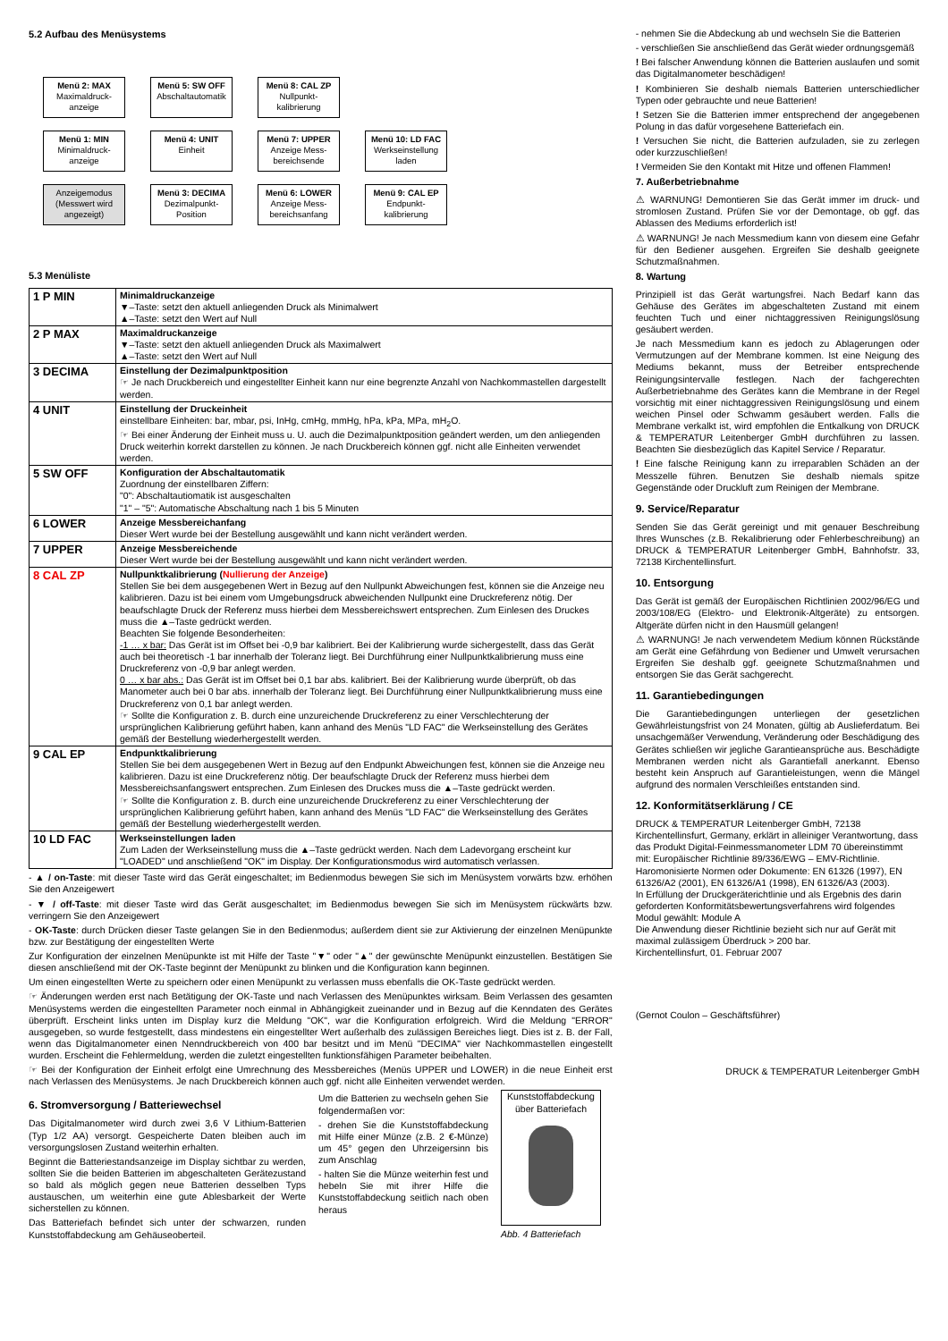5.2 Aufbau des Menüsystems
Menü 2: MAX
Maximaldruck-anzeige
Menü 5: SW OFF
Abschaltautomatik
Menü 8: CAL ZP
Nullpunkt-kalibrierung
Menü 1: MIN
Minimaldruck-anzeige
Menü 4: UNIT
Einheit
Menü 7: UPPER
Anzeige Mess-bereichsende
Menü 10: LD FAC
Werkseinstellung laden
Anzeigemodus (Messwert wird angezeigt)
Menü 3: DECIMA
Dezimalpunkt-Position
Menü 6: LOWER
Anzeige Mess-bereichsanfang
Menü 9: CAL EP
Endpunkt-kalibrierung
5.3 Menüliste
| 1 P MIN | Minimaldruckanzeige ▼–Taste: setzt den aktuell anliegenden Druck als Minimalwert ▲–Taste: setzt den Wert auf Null |
| 2 P MAX | Maximaldruckanzeige ▼–Taste: setzt den aktuell anliegenden Druck als Maximalwert ▲–Taste: setzt den Wert auf Null |
| 3 DECIMA | Einstellung der Dezimalpunktposition ☞ Je nach Druckbereich und eingestellter Einheit kann nur eine begrenzte Anzahl von Nachkommastellen dargestellt werden. |
| 4 UNIT | Einstellung der Druckeinheit einstellbare Einheiten: bar, mbar, psi, InHg, cmHg, mmHg, hPa, kPa, MPa, mH<sub>2</sub>O. ☞ Bei einer Änderung der Einheit muss u. U. auch die Dezimalpunktposition geändert werden, um den anliegenden Druck weiterhin korrekt darstellen zu können. Je nach Druckbereich können ggf. nicht alle Einheiten verwendet werden. |
| 5 SW OFF | Konfiguration der Abschaltautomatik Zuordnung der einstellbaren Ziffern: "0": Abschaltautiomatik ist ausgeschalten "1" – "5": Automatische Abschaltung nach 1 bis 5 Minuten |
| 6 LOWER | Anzeige Messbereichanfang Dieser Wert wurde bei der Bestellung ausgewählt und kann nicht verändert werden. |
| 7 UPPER | Anzeige Messbereichende Dieser Wert wurde bei der Bestellung ausgewählt und kann nicht verändert werden. |
| 8 CAL ZP | Nullpunktkalibrierung ( Nullierung der Anzeige ) Stellen Sie bei dem ausgegebenen Wert in Bezug auf den Nullpunkt Abweichungen fest, können sie die Anzeige neu kalibrieren. Dazu ist bei einem vom Umgebungsdruck abweichenden Nullpunkt eine Druckreferenz nötig. Der beaufschlagte Druck der Referenz muss hierbei dem Messbereichswert entsprechen. Zum Einlesen des Druckes muss die ▲–Taste gedrückt werden. Beachten Sie folgende Besonderheiten: -1 … x bar: Das Gerät ist im Offset bei -0,9 bar kalibriert. Bei der Kalibrierung wurde sichergestellt, dass das Gerät auch bei theoretisch -1 bar innerhalb der Toleranz liegt. Bei Durchführung einer Nullpunktkalibrierung muss eine Druckreferenz von -0,9 bar anlegt werden. 0 … x bar abs.: Das Gerät ist im Offset bei 0,1 bar abs. kalibriert. Bei der Kalibrierung wurde überprüft, ob das Manometer auch bei 0 bar abs. innerhalb der Toleranz liegt. Bei Durchführung einer Nullpunktkalibrierung muss eine Druckreferenz von 0,1 bar anlegt werden. ☞ Sollte die Konfiguration z. B. durch eine unzureichende Druckreferenz zu einer Verschlechterung der ursprünglichen Kalibrierung geführt haben, kann anhand des Menüs "LD FAC" die Werkseinstellung des Gerätes gemäß der Bestellung wiederhergestellt werden. |
| 9 CAL EP | Endpunktkalibrierung Stellen Sie bei dem ausgegebenen Wert in Bezug auf den Endpunkt Abweichungen fest, können sie die Anzeige neu kalibrieren. Dazu ist eine Druckreferenz nötig. Der beaufschlagte Druck der Referenz muss hierbei dem Messbereichsanfangswert entsprechen. Zum Einlesen des Druckes muss die ▲–Taste gedrückt werden. ☞ Sollte die Konfiguration z. B. durch eine unzureichende Druckreferenz zu einer Verschlechterung der ursprünglichen Kalibrierung geführt haben, kann anhand des Menüs "LD FAC" die Werkseinstellung des Gerätes gemäß der Bestellung wiederhergestellt werden. |
| 10 LD FAC | Werkseinstellungen laden Zum Laden der Werkseinstellung muss die ▲–Taste gedrückt werden. Nach dem Ladevorgang erscheint kur "LOADED" und anschließend "OK" im Display. Der Konfigurationsmodus wird automatisch verlassen. |
- ▲ / on-Taste: mit dieser Taste wird das Gerät eingeschaltet; im Bedienmodus bewegen Sie sich im Menüsystem vorwärts bzw. erhöhen Sie den Anzeigewert
- ▼ / off-Taste: mit dieser Taste wird das Gerät ausgeschaltet; im Bedienmodus bewegen Sie sich im Menüsystem rückwärts bzw. verringern Sie den Anzeigewert
- OK-Taste: durch Drücken dieser Taste gelangen Sie in den Bedienmodus; außerdem dient sie zur Aktivierung der einzelnen Menüpunkte bzw. zur Bestätigung der eingestellten Werte
Zur Konfiguration der einzelnen Menüpunkte ist mit Hilfe der Taste "▼" oder "▲" der gewünschte Menüpunkt einzustellen. Bestätigen Sie diesen anschließend mit der OK-Taste beginnt der Menüpunkt zu blinken und die Konfiguration kann beginnen.
Um einen eingestellten Werte zu speichern oder einen Menüpunkt zu verlassen muss ebenfalls die OK-Taste gedrückt werden.
☞ Änderungen werden erst nach Betätigung der OK-Taste und nach Verlassen des Menüpunktes wirksam. Beim Verlassen des gesamten Menüsystems werden die eingestellten Parameter noch einmal in Abhängigkeit zueinander und in Bezug auf die Kenndaten des Gerätes überprüft. Erscheint links unten im Display kurz die Meldung "OK", war die Konfiguration erfolgreich. Wird die Meldung "ERROR" ausgegeben, so wurde festgestellt, dass mindestens ein eingestellter Wert außerhalb des zulässigen Bereiches liegt. Dies ist z. B. der Fall, wenn das Digitalmanometer einen Nenndruckbereich von 400 bar besitzt und im Menü "DECIMA" vier Nachkommastellen eingestellt wurden. Erscheint die Fehlermeldung, werden die zuletzt eingestellten funktionsfähigen Parameter beibehalten.
☞ Bei der Konfiguration der Einheit erfolgt eine Umrechnung des Messbereiches (Menüs UPPER und LOWER) in die neue Einheit erst nach Verlassen des Menüsystems. Je nach Druckbereich können auch ggf. nicht alle Einheiten verwendet werden.
6. Stromversorgung / Batteriewechsel
Das Digitalmanometer wird durch zwei 3,6 V Lithium-Batterien (Typ 1/2 AA) versorgt. Gespeicherte Daten bleiben auch im versorgungslosen Zustand weiterhin erhalten.
Beginnt die Batteriestandsanzeige im Display sichtbar zu werden, sollten Sie die beiden Batterien im abgeschalteten Gerätezustand so bald als möglich gegen neue Batterien desselben Typs austauschen, um weiterhin eine gute Ablesbarkeit der Werte sicherstellen zu können.
Das Batteriefach befindet sich unter der schwarzen, runden Kunststoffabdeckung am Gehäuseoberteil.
Um die Batterien zu wechseln gehen Sie folgendermaßen vor:
- drehen Sie die Kunststoffabdeckung mit Hilfe einer Münze (z.B. 2 €-Münze) um 45° gegen den Uhrzeigersinn bis zum Anschlag
- halten Sie die Münze weiterhin fest und hebeln Sie mit ihrer Hilfe die Kunststoffabdeckung seitlich nach oben heraus
Kunststoffabdeckung über Batteriefach
Abb. 4 Batteriefach
- nehmen Sie die Abdeckung ab und wechseln Sie die Batterien
- verschließen Sie anschließend das Gerät wieder ordnungsgemäß
! Bei falscher Anwendung können die Batterien auslaufen und somit das Digitalmanometer beschädigen!
! Kombinieren Sie deshalb niemals Batterien unterschiedlicher Typen oder gebrauchte und neue Batterien!
! Setzen Sie die Batterien immer entsprechend der angegebenen Polung in das dafür vorgesehene Batteriefach ein.
! Versuchen Sie nicht, die Batterien aufzuladen, sie zu zerlegen oder kurzzuschließen!
! Vermeiden Sie den Kontakt mit Hitze und offenen Flammen!
7. Außerbetriebnahme
⚠ WARNUNG! Demontieren Sie das Gerät immer im druck- und stromlosen Zustand. Prüfen Sie vor der Demontage, ob ggf. das Ablassen des Mediums erforderlich ist!
⚠ WARNUNG! Je nach Messmedium kann von diesem eine Gefahr für den Bediener ausgehen. Ergreifen Sie deshalb geeignete Schutzmaßnahmen.
8. Wartung
Prinzipiell ist das Gerät wartungsfrei. Nach Bedarf kann das Gehäuse des Gerätes im abgeschalteten Zustand mit einem feuchten Tuch und einer nichtaggressiven Reinigungslösung gesäubert werden.
Je nach Messmedium kann es jedoch zu Ablagerungen oder Vermutzungen auf der Membrane kommen. Ist eine Neigung des Mediums bekannt, muss der Betreiber entsprechende Reinigungsintervalle festlegen. Nach der fachgerechten Außerbetriebnahme des Gerätes kann die Membrane in der Regel vorsichtig mit einer nichtaggressiven Reinigungslösung und einem weichen Pinsel oder Schwamm gesäubert werden. Falls die Membrane verkalkt ist, wird empfohlen die Entkalkung von DRUCK & TEMPERATUR Leitenberger GmbH durchführen zu lassen. Beachten Sie diesbezüglich das Kapitel Service / Reparatur.
! Eine falsche Reinigung kann zu irreparablen Schäden an der Messzelle führen. Benutzen Sie deshalb niemals spitze Gegenstände oder Druckluft zum Reinigen der Membrane.
9. Service/Reparatur
Senden Sie das Gerät gereinigt und mit genauer Beschreibung Ihres Wunsches (z.B. Rekalibrierung oder Fehlerbeschreibung) an DRUCK & TEMPERATUR Leitenberger GmbH, Bahnhofstr. 33, 72138 Kirchentellinsfurt.
10. Entsorgung
Das Gerät ist gemäß der Europäischen Richtlinien 2002/96/EG und 2003/108/EG (Elektro- und Elektronik-Altgeräte) zu entsorgen. Altgeräte dürfen nicht in den Hausmüll gelangen!
⚠ WARNUNG! Je nach verwendetem Medium können Rückstände am Gerät eine Gefährdung von Bediener und Umwelt verursachen Ergreifen Sie deshalb ggf. geeignete Schutzmaßnahmen und entsorgen Sie das Gerät sachgerecht.
11. Garantiebedingungen
Die Garantiebedingungen unterliegen der gesetzlichen Gewährleistungsfrist von 24 Monaten, gültig ab Auslieferdatum. Bei unsachgemäßer Verwendung, Veränderung oder Beschädigung des Gerätes schließen wir jegliche Garantieansprüche aus. Beschädigte Membranen werden nicht als Garantiefall anerkannt. Ebenso besteht kein Anspruch auf Garantieleistungen, wenn die Mängel aufgrund des normalen Verschleißes entstanden sind.
12. Konformitätserklärung / CE
DRUCK & TEMPERATUR Leitenberger GmbH, 72138 Kirchentellinsfurt, Germany, erklärt in alleiniger Verantwortung, dass das Produkt Digital-Feinmessmanometer LDM 70 übereinstimmt mit: Europäischer Richtlinie 89/336/EWG – EMV-Richtlinie. Haromonisierte Normen oder Dokumente: EN 61326 (1997), EN 61326/A2 (2001), EN 61326/A1 (1998), EN 61326/A3 (2003).
In Erfüllung der Druckgeräterichtlinie und als Ergebnis des darin geforderten Konformitätsbewertungsverfahrens wird folgendes Modul gewählt: Module A
Die Anwendung dieser Richtlinie bezieht sich nur auf Gerät mit maximal zulässigem Überdruck > 200 bar.
Kirchentellinsfurt, 01. Februar 2007
(Gernot Coulon – Geschäftsführer)
DRUCK & TEMPERATUR Leitenberger GmbH